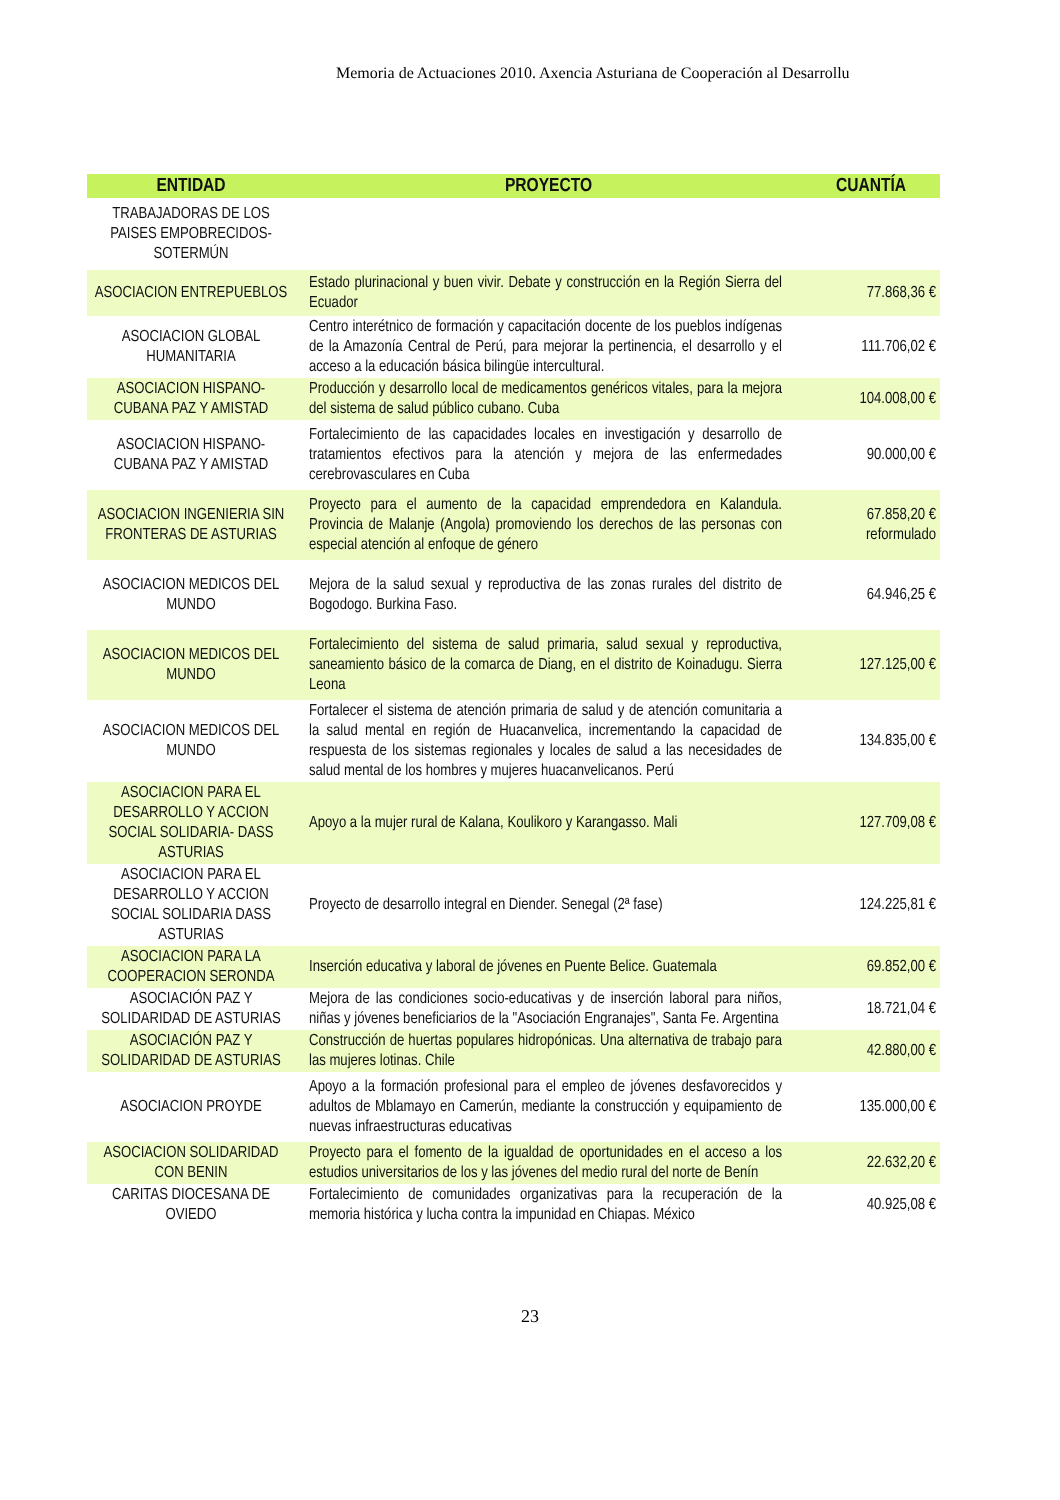Memoria de Actuaciones 2010. Axencia Asturiana de Cooperación al Desarrollu
| ENTIDAD | PROYECTO | CUANTÍA |
| --- | --- | --- |
| TRABAJADORAS DE LOS PAISES EMPOBRECIDOS-SOTERMÚN | | |
| ASOCIACION ENTREPUEBLOS | Estado plurinacional y buen vivir. Debate y construcción en la Región Sierra del Ecuador | 77.868,36 € |
| ASOCIACION GLOBAL HUMANITARIA | Centro interétnico de formación y capacitación docente de los pueblos indígenas de la Amazonía Central de Perú, para mejorar la pertinencia, el desarrollo y el acceso a la educación básica bilingüe intercultural. | 111.706,02 € |
| ASOCIACION HISPANO-CUBANA PAZ Y AMISTAD | Producción y desarrollo local de medicamentos genéricos vitales, para la mejora del sistema de salud público cubano. Cuba | 104.008,00 € |
| ASOCIACION HISPANO-CUBANA PAZ Y AMISTAD | Fortalecimiento de las capacidades locales en investigación y desarrollo de tratamientos efectivos para la atención y mejora de las enfermedades cerebrovasculares en Cuba | 90.000,00 € |
| ASOCIACION INGENIERIA SIN FRONTERAS DE ASTURIAS | Proyecto para el aumento de la capacidad emprendedora en Kalandula. Provincia de Malanje (Angola) promoviendo los derechos de las personas con especial atención al enfoque de género | 67.858,20 € reformulado |
| ASOCIACION MEDICOS DEL MUNDO | Mejora de la salud sexual y reproductiva de las zonas rurales del distrito de Bogodogo. Burkina Faso. | 64.946,25 € |
| ASOCIACION MEDICOS DEL MUNDO | Fortalecimiento del sistema de salud primaria, salud sexual y reproductiva, saneamiento básico de la comarca de Diang, en el distrito de Koinadugu. Sierra Leona | 127.125,00 € |
| ASOCIACION MEDICOS DEL MUNDO | Fortalecer el sistema de atención primaria de salud y de atención comunitaria a la salud mental en región de Huacanvelica, incrementando la capacidad de respuesta de los sistemas regionales y locales de salud a las necesidades de salud mental de los hombres y mujeres huacanvelicanos. Perú | 134.835,00 € |
| ASOCIACION PARA EL DESARROLLO Y ACCION SOCIAL SOLIDARIA- DASS ASTURIAS | Apoyo a la mujer rural de Kalana, Koulikoro y Karangasso. Mali | 127.709,08 € |
| ASOCIACION PARA EL DESARROLLO Y ACCION SOCIAL SOLIDARIA DASS ASTURIAS | Proyecto de desarrollo integral en Diender. Senegal (2ª fase) | 124.225,81 € |
| ASOCIACION PARA LA COOPERACION SERONDA | Inserción educativa y laboral de jóvenes en Puente Belice. Guatemala | 69.852,00 € |
| ASOCIACIÓN PAZ Y SOLIDARIDAD DE ASTURIAS | Mejora de las condiciones socio-educativas y de inserción laboral para niños, niñas y jóvenes beneficiarios de la "Asociación Engranajes", Santa Fe. Argentina | 18.721,04 € |
| ASOCIACIÓN PAZ Y SOLIDARIDAD DE ASTURIAS | Construcción de huertas populares hidropónicas. Una alternativa de trabajo para las mujeres lotinas. Chile | 42.880,00 € |
| ASOCIACION PROYDE | Apoyo a la formación profesional para el empleo de jóvenes desfavorecidos y adultos de Mblamayo en Camerún, mediante la construcción y equipamiento de nuevas infraestructuras educativas | 135.000,00 € |
| ASOCIACION SOLIDARIDAD CON BENIN | Proyecto para el fomento de la igualdad de oportunidades en el acceso a los estudios universitarios de los y las jóvenes del medio rural del norte de Benín | 22.632,20 € |
| CARITAS DIOCESANA DE OVIEDO | Fortalecimiento de comunidades organizativas para la recuperación de la memoria histórica y lucha contra la impunidad en Chiapas. México | 40.925,08 € |
23